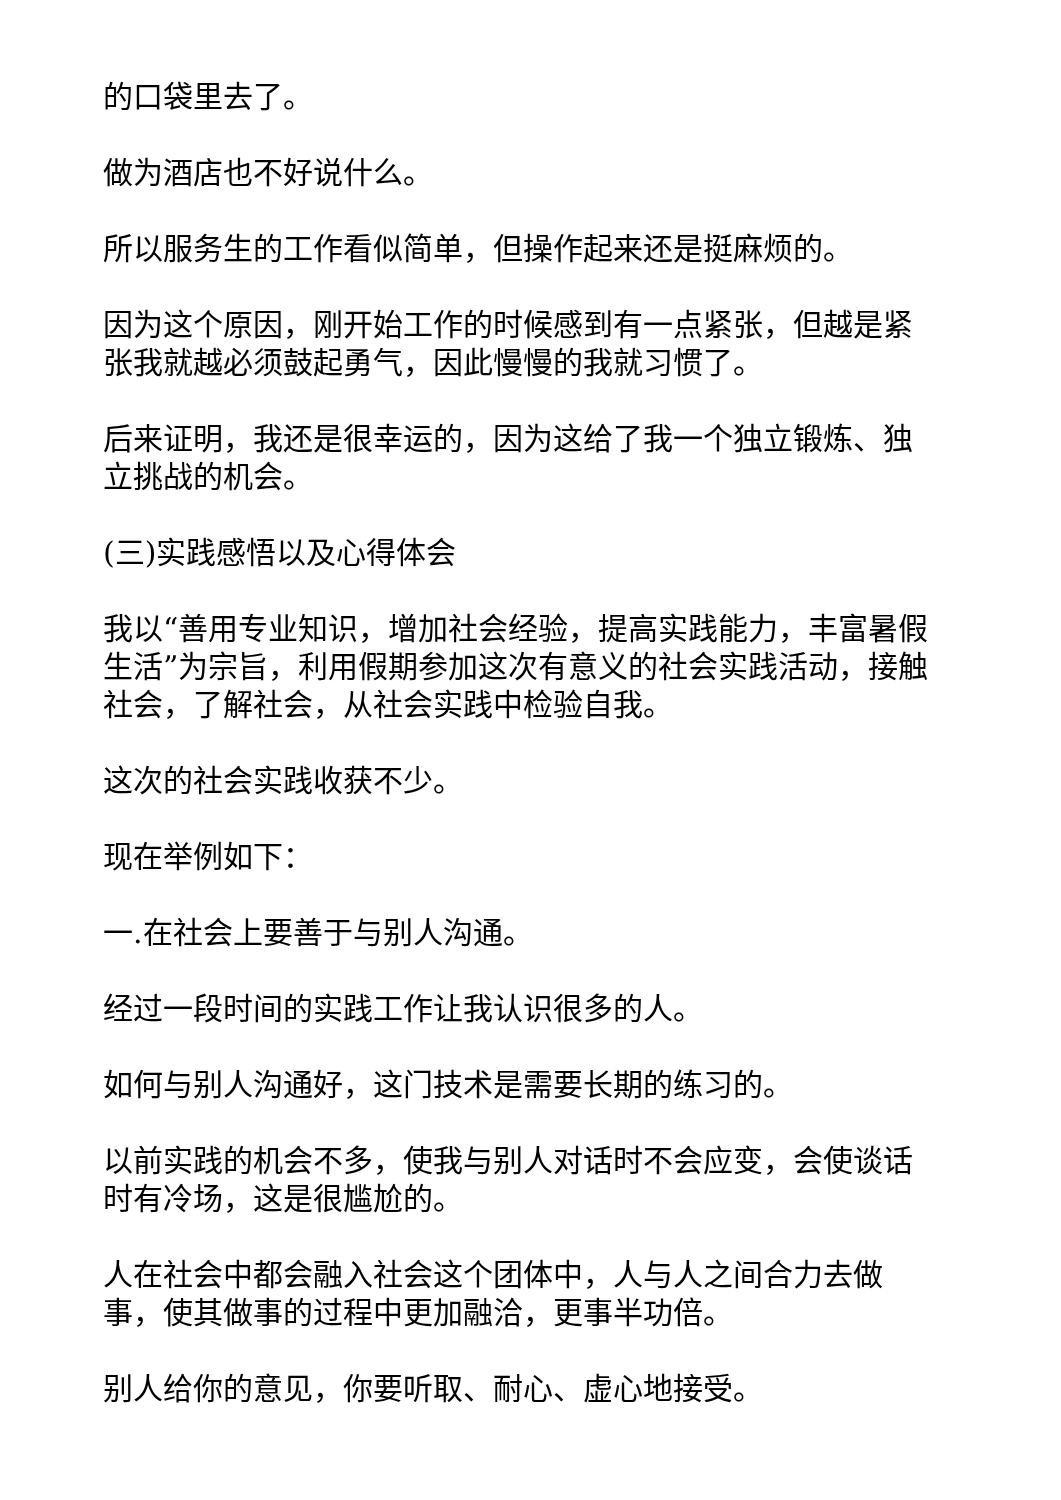的口袋里去了。
做为酒店也不好说什么。
所以服务生的工作看似简单，但操作起来还是挺麻烦的。
因为这个原因，刚开始工作的时候感到有一点紧张，但越是紧张我就越必须鼓起勇气，因此慢慢的我就习惯了。
后来证明，我还是很幸运的，因为这给了我一个独立锻炼、独立挑战的机会。
(三)实践感悟以及心得体会
我以“善用专业知识，增加社会经验，提高实践能力，丰富暑假生活”为宗旨，利用假期参加这次有意义的社会实践活动，接触社会，了解社会，从社会实践中检验自我。
这次的社会实践收获不少。
现在举例如下：
一.在社会上要善于与别人沟通。
经过一段时间的实践工作让我认识很多的人。
如何与别人沟通好，这门技术是需要长期的练习的。
以前实践的机会不多，使我与别人对话时不会应变，会使谈话时有冷场，这是很尴尬的。
人在社会中都会融入社会这个团体中，人与人之间合力去做事，使其做事的过程中更加融洽，更事半功倍。
别人给你的意见，你要听取、耐心、虚心地接受。